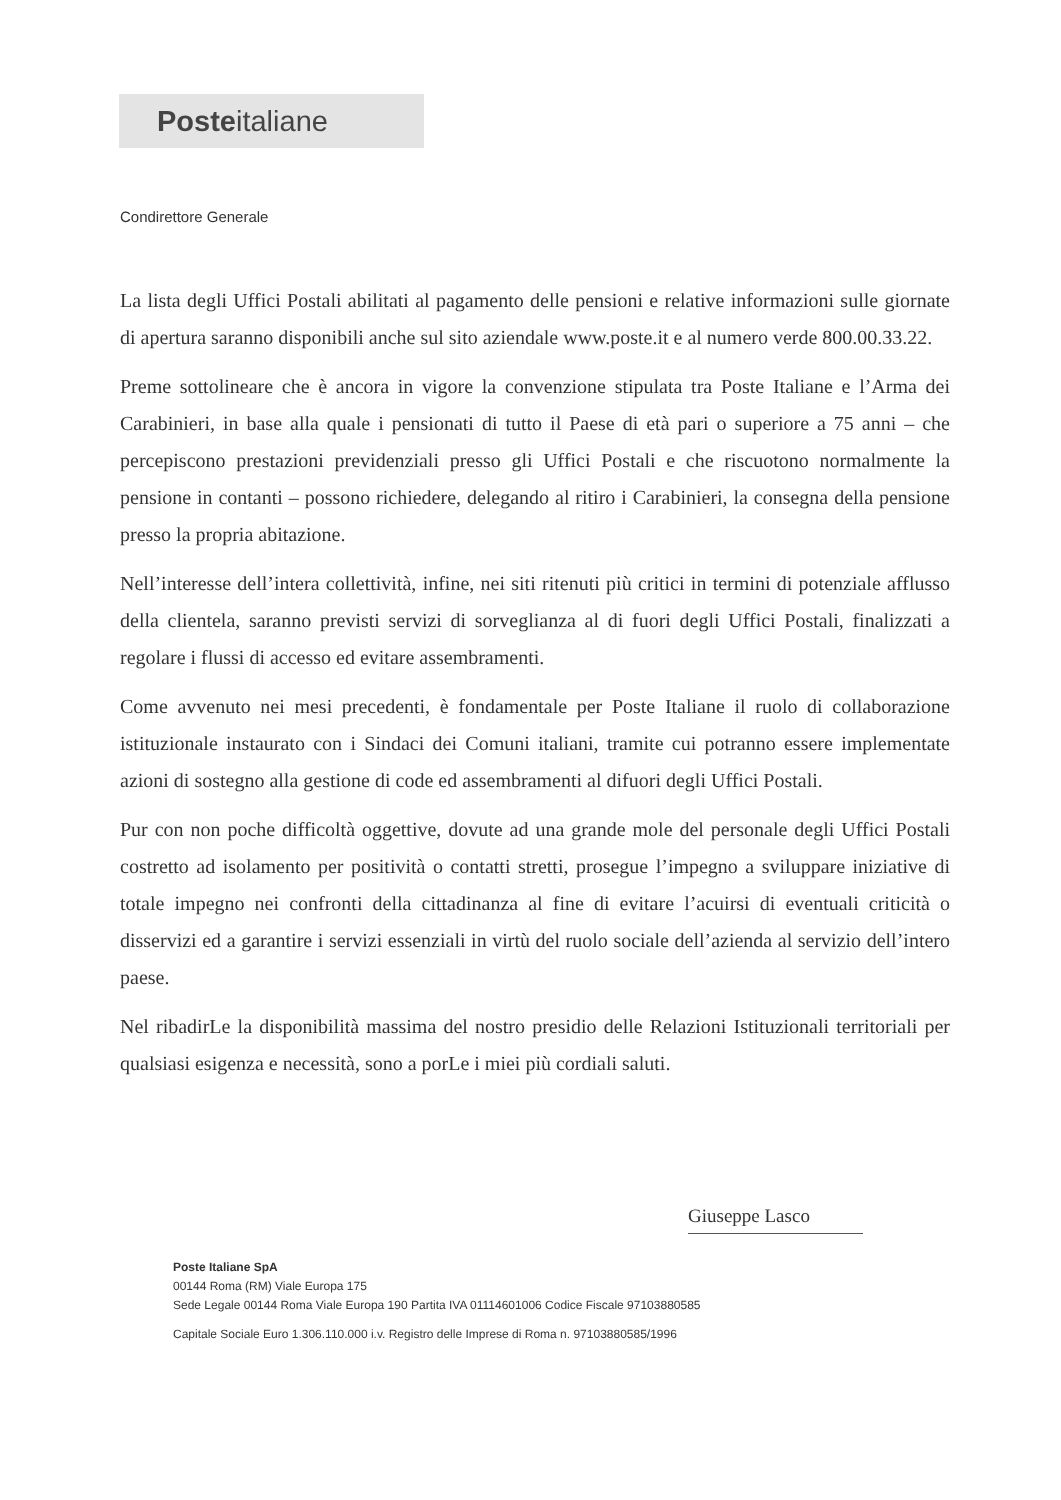Posteitaliane
Condirettore Generale
La lista degli Uffici Postali abilitati al pagamento delle pensioni e relative informazioni sulle giornate di apertura saranno disponibili anche sul sito aziendale www.poste.it e al numero verde 800.00.33.22.
Preme sottolineare che è ancora in vigore la convenzione stipulata tra Poste Italiane e l’Arma dei Carabinieri, in base alla quale i pensionati di tutto il Paese di età pari o superiore a 75 anni – che percepiscono prestazioni previdenziali presso gli Uffici Postali e che riscuotono normalmente la pensione in contanti – possono richiedere, delegando al ritiro i Carabinieri, la consegna della pensione presso la propria abitazione.
Nell’interesse dell’intera collettività, infine, nei siti ritenuti più critici in termini di potenziale afflusso della clientela, saranno previsti servizi di sorveglianza al di fuori degli Uffici Postali, finalizzati a regolare i flussi di accesso ed evitare assembramenti.
Come avvenuto nei mesi precedenti, è fondamentale per Poste Italiane il ruolo di collaborazione istituzionale instaurato con i Sindaci dei Comuni italiani, tramite cui potranno essere implementate azioni di sostegno alla gestione di code ed assembramenti al difuori degli Uffici Postali.
Pur con non poche difficoltà oggettive, dovute ad una grande mole del personale degli Uffici Postali costretto ad isolamento per positività o contatti stretti, prosegue l’impegno a sviluppare iniziative di totale impegno nei confronti della cittadinanza al fine di evitare l’acuirsi di eventuali criticità o disservizi ed a garantire i servizi essenziali in virtù del ruolo sociale dell’azienda al servizio dell’intero paese.
Nel ribadirLe la disponibilità massima del nostro presidio delle Relazioni Istituzionali territoriali per qualsiasi esigenza e necessità, sono a porLe i miei più cordiali saluti.
Giuseppe Lasco
Poste Italiane SpA
00144 Roma (RM) Viale Europa 175
Sede Legale 00144 Roma Viale Europa 190 Partita IVA 01114601006 Codice Fiscale 97103880585
Capitale Sociale Euro 1.306.110.000 i.v. Registro delle Imprese di Roma n. 97103880585/1996